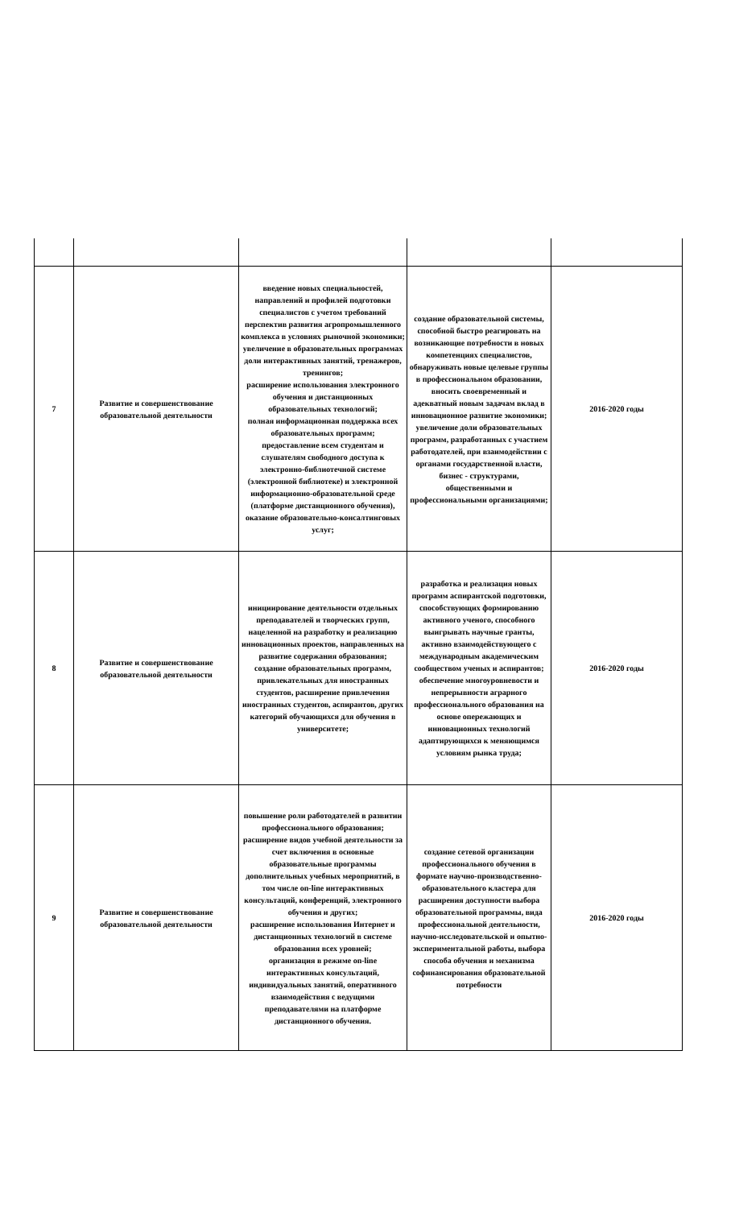| 7 | Развитие и совершенствование образовательной деятельности | введение новых специальностей, направлений и профилей подготовки специалистов с учетом требований перспектив развития агропромышленного комплекса в условиях рыночной экономики; увеличение в образовательных программах доли интерактивных занятий, тренажеров, тренингов; расширение использования электронного обучения и дистанционных образовательных технологий; полная информационная поддержка всех образовательных программ; предоставление всем студентам и слушателям свободного доступа к электронно-библиотечной системе (электронной библиотеке) и электронной информационно-образовательной среде (платформе дистанционного обучения), оказание образовательно-консалтинговых услуг; | создание образовательной системы, способной быстро реагировать на возникающие потребности в новых компетенциях специалистов, обнаруживать новые целевые группы в профессиональном образовании, вносить своевременный и адекватный новым задачам вклад в инновационное развитие экономики; увеличение доли образовательных программ, разработанных с участием работодателей, при взаимодействии с органами государственной власти, бизнес - структурами, общественными и профессиональными организациями; | 2016-2020 годы |
| 8 | Развитие и совершенствование образовательной деятельности | инициирование деятельности отдельных преподавателей и творческих групп, нацеленной на разработку и реализацию инновационных проектов, направленных на развитие содержания образования; создание образовательных программ, привлекательных для иностранных студентов, расширение привлечения иностранных студентов, аспирантов, других категорий обучающихся для обучения в университете; | разработка и реализация новых программ аспирантской подготовки, способствующих формированию активного ученого, способного выигрывать научные гранты, активно взаимодействующего с международным академическим сообществом ученых и аспирантов; обеспечение многоуровневости и непрерывности аграрного профессионального образования на основе опережающих и инновационных технологий адаптирующихся к меняющимся условиям рынка труда; | 2016-2020 годы |
| 9 | Развитие и совершенствование образовательной деятельности | повышение роли работодателей в развитии профессионального образования; расширение видов учебной деятельности за счет включения в основные образовательные программы дополнительных учебных мероприятий, в том числе on-line интерактивных консультаций, конференций, электронного обучения и других; расширение использования Интернет и дистанционных технологий в системе образования всех уровней; организация в режиме on-line интерактивных консультаций, индивидуальных занятий, оперативного взаимодействия с ведущими преподавателями на платформе дистанционного обучения. | создание сетевой организации профессионального обучения в формате научно-производственно-образовательного кластера для расширения доступности выбора образовательной программы, вида профессиональной деятельности, научно-исследовательской и опытно-экспериментальной работы, выбора способа обучения и механизма софинансирования образовательной потребности | 2016-2020 годы |